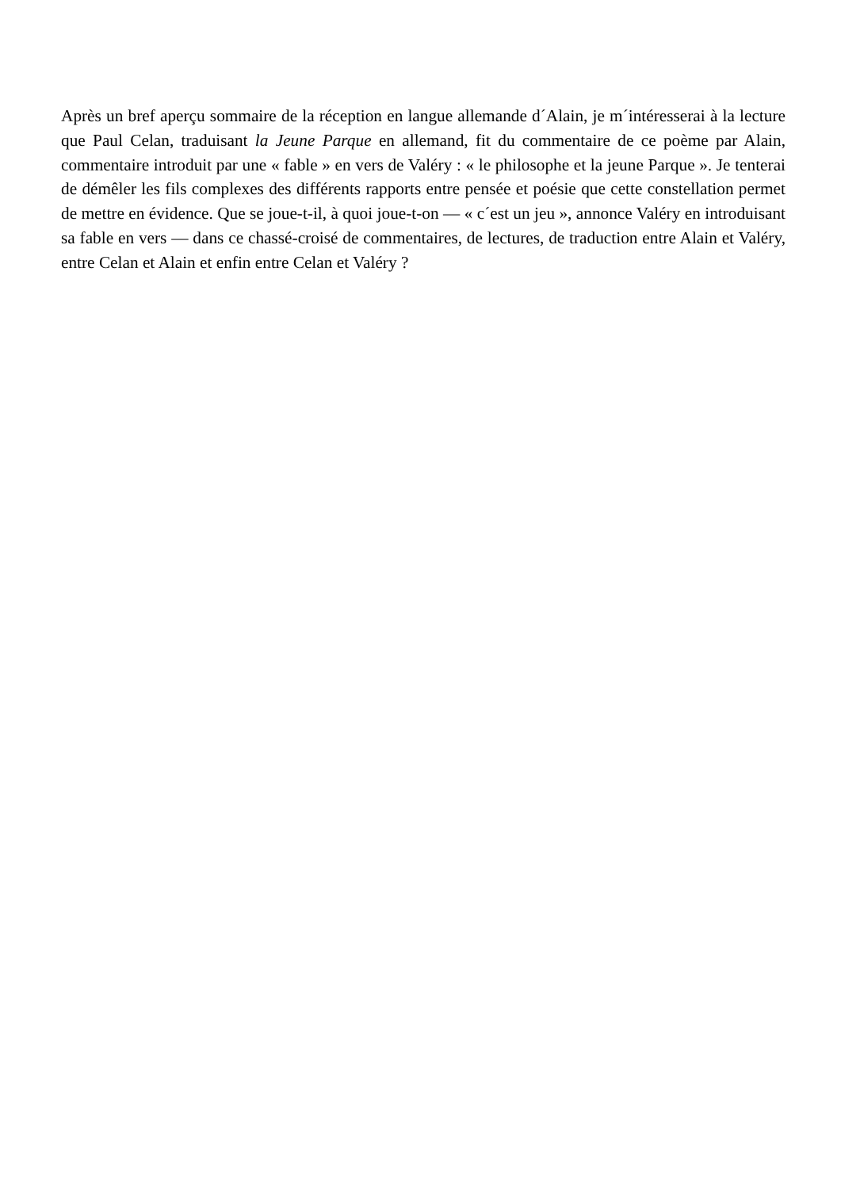Après un bref aperçu sommaire de la réception en langue allemande d´Alain, je m´intéresserai à la lecture que Paul Celan, traduisant la Jeune Parque en allemand, fit du commentaire de ce poème par Alain, commentaire introduit par une « fable » en vers de Valéry : « le philosophe et la jeune Parque ». Je tenterai de démêler les fils complexes des différents rapports entre pensée et poésie que cette constellation permet de mettre en évidence. Que se joue-t-il, à quoi joue-t-on — « c´est un jeu », annonce Valéry en introduisant sa fable en vers — dans ce chassé-croisé de commentaires, de lectures, de traduction entre Alain et Valéry, entre Celan et Alain et enfin entre Celan et Valéry ?